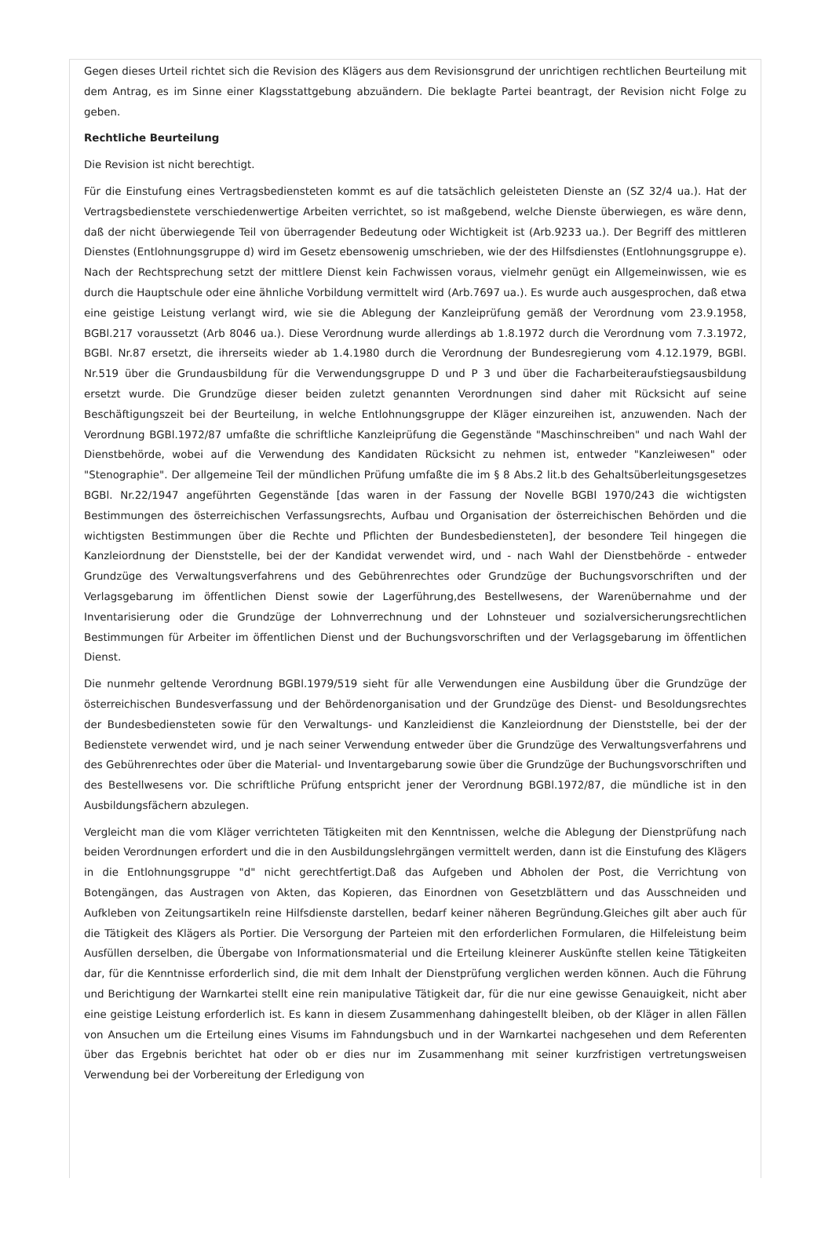Gegen dieses Urteil richtet sich die Revision des Klägers aus dem Revisionsgrund der unrichtigen rechtlichen Beurteilung mit dem Antrag, es im Sinne einer Klagsstattgebung abzuändern. Die beklagte Partei beantragt, der Revision nicht Folge zu geben.
Rechtliche Beurteilung
Die Revision ist nicht berechtigt.
Für die Einstufung eines Vertragsbediensteten kommt es auf die tatsächlich geleisteten Dienste an (SZ 32/4 ua.). Hat der Vertragsbedienstete verschiedenwertige Arbeiten verrichtet, so ist maßgebend, welche Dienste überwiegen, es wäre denn, daß der nicht überwiegende Teil von überragender Bedeutung oder Wichtigkeit ist (Arb.9233 ua.). Der Begriff des mittleren Dienstes (Entlohnungsgruppe d) wird im Gesetz ebensowenig umschrieben, wie der des Hilfsdienstes (Entlohnungsgruppe e). Nach der Rechtsprechung setzt der mittlere Dienst kein Fachwissen voraus, vielmehr genügt ein Allgemeinwissen, wie es durch die Hauptschule oder eine ähnliche Vorbildung vermittelt wird (Arb.7697 ua.). Es wurde auch ausgesprochen, daß etwa eine geistige Leistung verlangt wird, wie sie die Ablegung der Kanzleiprüfung gemäß der Verordnung vom 23.9.1958, BGBl.217 voraussetzt (Arb 8046 ua.). Diese Verordnung wurde allerdings ab 1.8.1972 durch die Verordnung vom 7.3.1972, BGBl. Nr.87 ersetzt, die ihrerseits wieder ab 1.4.1980 durch die Verordnung der Bundesregierung vom 4.12.1979, BGBl. Nr.519 über die Grundausbildung für die Verwendungsgruppe D und P 3 und über die Facharbeiteraufstiegsausbildung ersetzt wurde. Die Grundzüge dieser beiden zuletzt genannten Verordnungen sind daher mit Rücksicht auf seine Beschäftigungszeit bei der Beurteilung, in welche Entlohnungsgruppe der Kläger einzureihen ist, anzuwenden. Nach der Verordnung BGBl.1972/87 umfaßte die schriftliche Kanzleiprüfung die Gegenstände "Maschinschreiben" und nach Wahl der Dienstbehörde, wobei auf die Verwendung des Kandidaten Rücksicht zu nehmen ist, entweder "Kanzleiwesen" oder "Stenographie". Der allgemeine Teil der mündlichen Prüfung umfaßte die im § 8 Abs.2 lit.b des Gehaltsüberleitungsgesetzes BGBl. Nr.22/1947 angeführten Gegenstände [das waren in der Fassung der Novelle BGBl 1970/243 die wichtigsten Bestimmungen des österreichischen Verfassungsrechts, Aufbau und Organisation der österreichischen Behörden und die wichtigsten Bestimmungen über die Rechte und Pflichten der Bundesbediensteten], der besondere Teil hingegen die Kanzleiordnung der Dienststelle, bei der der Kandidat verwendet wird, und - nach Wahl der Dienstbehörde - entweder Grundzüge des Verwaltungsverfahrens und des Gebührenrechtes oder Grundzüge der Buchungsvorschriften und der Verlagsgebarung im öffentlichen Dienst sowie der Lagerführung,des Bestellwesens, der Warenübernahme und der Inventarisierung oder die Grundzüge der Lohnverrechnung und der Lohnsteuer und sozialversicherungsrechtlichen Bestimmungen für Arbeiter im öffentlichen Dienst und der Buchungsvorschriften und der Verlagsgebarung im öffentlichen Dienst.
Die nunmehr geltende Verordnung BGBl.1979/519 sieht für alle Verwendungen eine Ausbildung über die Grundzüge der österreichischen Bundesverfassung und der Behördenorganisation und der Grundzüge des Dienst- und Besoldungsrechtes der Bundesbediensteten sowie für den Verwaltungs- und Kanzleidienst die Kanzleiordnung der Dienststelle, bei der der Bedienstete verwendet wird, und je nach seiner Verwendung entweder über die Grundzüge des Verwaltungsverfahrens und des Gebührenrechtes oder über die Material- und Inventargebarung sowie über die Grundzüge der Buchungsvorschriften und des Bestellwesens vor. Die schriftliche Prüfung entspricht jener der Verordnung BGBl.1972/87, die mündliche ist in den Ausbildungsfächern abzulegen.
Vergleicht man die vom Kläger verrichteten Tätigkeiten mit den Kenntnissen, welche die Ablegung der Dienstprüfung nach beiden Verordnungen erfordert und die in den Ausbildungslehrgängen vermittelt werden, dann ist die Einstufung des Klägers in die Entlohnungsgruppe "d" nicht gerechtfertigt.Daß das Aufgeben und Abholen der Post, die Verrichtung von Botengängen, das Austragen von Akten, das Kopieren, das Einordnen von Gesetzblättern und das Ausschneiden und Aufkleben von Zeitungsartikeln reine Hilfsdienste darstellen, bedarf keiner näheren Begründung.Gleiches gilt aber auch für die Tätigkeit des Klägers als Portier. Die Versorgung der Parteien mit den erforderlichen Formularen, die Hilfeleistung beim Ausfüllen derselben, die Übergabe von Informationsmaterial und die Erteilung kleinerer Auskünfte stellen keine Tätigkeiten dar, für die Kenntnisse erforderlich sind, die mit dem Inhalt der Dienstprüfung verglichen werden können. Auch die Führung und Berichtigung der Warnkartei stellt eine rein manipulative Tätigkeit dar, für die nur eine gewisse Genauigkeit, nicht aber eine geistige Leistung erforderlich ist. Es kann in diesem Zusammenhang dahingestellt bleiben, ob der Kläger in allen Fällen von Ansuchen um die Erteilung eines Visums im Fahndungsbuch und in der Warnkartei nachgesehen und dem Referenten über das Ergebnis berichtet hat oder ob er dies nur im Zusammenhang mit seiner kurzfristigen vertretungsweisen Verwendung bei der Vorbereitung der Erledigung von